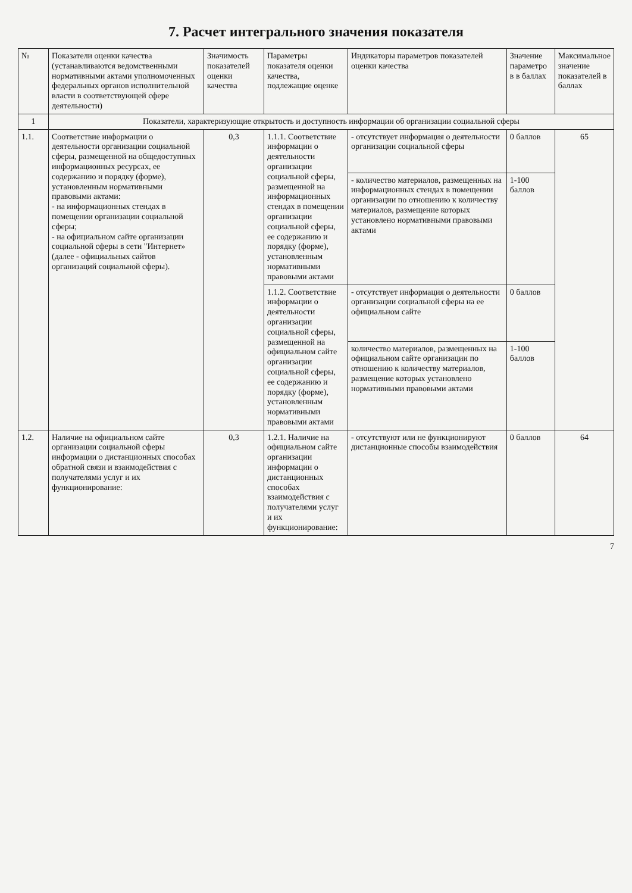7. Расчет интегрального значения показателя
| № | Показатели оценки качества (устанавливаются ведомственными нормативными актами уполномоченных федеральных органов исполнительной власти в соответствующей сфере деятельности) | Значимость показателей оценки качества | Параметры показателя оценки качества, подлежащие оценке | Индикаторы параметров показателей оценки качества | Значение параметро в в баллах | Максимальное значение показателей в баллах |
| --- | --- | --- | --- | --- | --- | --- |
| 1 | Показатели, характеризующие открытость и доступность информации об организации социальной сферы | | | | | |
| 1.1. | Соответствие информации о деятельности организации социальной сферы, размещенной на общедоступных информационных ресурсах, ее содержанию и порядку (форме), установленным нормативными правовыми актами: - на информационных стендах в помещении организации социальной сферы; - на официальном сайте организации социальной сферы в сети "Интернет» (далее - официальных сайтов организаций социальной сферы). | 0,3 | 1.1.1. Соответствие информации о деятельности организации социальной сферы, размещенной на информационных стендах в помещении организации социальной сферы, ее содержанию и порядку (форме), установленным нормативными правовыми актами | - отсутствует информация о деятельности организации социальной сферы | 0 баллов | 65 |
| | | | | - количество материалов, размещенных на информационных стендах в помещении организации по отношению к количеству материалов, размещение которых установлено нормативными правовыми актами | 1-100 баллов | |
| | | | 1.1.2. Соответствие информации о деятельности организации социальной сферы, размещенной на официальном сайте организации социальной сферы, ее содержанию и порядку (форме), установленным нормативными правовыми актами | - отсутствует информация о деятельности организации социальной сферы на ее официальном сайте | 0 баллов | |
| | | | | количество материалов, размещенных на официальном сайте организации по отношению к количеству материалов, размещение которых установлено нормативными правовыми актами | 1-100 баллов | |
| 1.2. | Наличие на официальном сайте организации социальной сферы информации о дистанционных способах обратной связи и взаимодействия с получателями услуг и их функционирование: | 0,3 | 1.2.1. Наличие на официальном сайте организации информации о дистанционных способах взаимодействия с получателями услуг и их функционирование: | - отсутствуют или не функционируют дистанционные способы взаимодействия | 0 баллов | 64 |
7